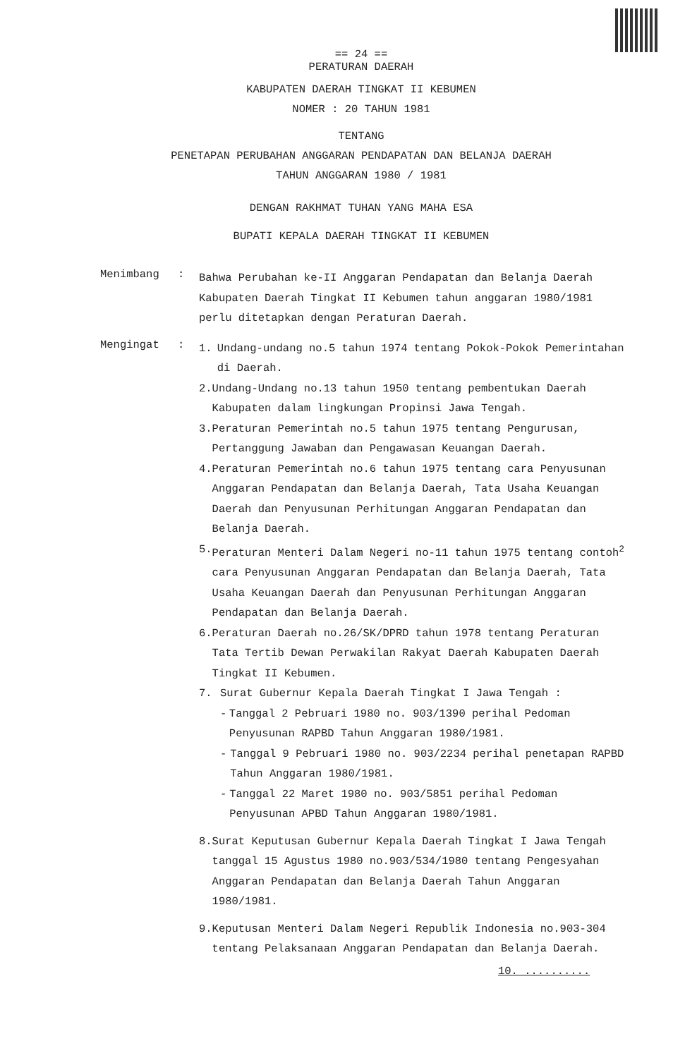== 24 ==
PERATURAN DAERAH
KABUPATEN DAERAH TINGKAT II KEBUMEN
NOMER : 20 TAHUN 1981
TENTANG
PENETAPAN PERUBAHAN ANGGARAN PENDAPATAN DAN BELANJA DAERAH
TAHUN ANGGARAN 1980 / 1981
DENGAN RAKHMAT TUHAN YANG MAHA ESA
BUPATI KEPALA DAERAH TINGKAT II KEBUMEN
Menimbang :
Bahwa Perubahan ke-II Anggaran Pendapatan dan Belanja Daerah Kabupaten Daerah Tingkat II Kebumen tahun anggaran 1980/1981 perlu ditetapkan dengan Peraturan Daerah.
Mengingat :
1. Undang-undang no.5 tahun 1974 tentang Pokok-Pokok Pemerintahan di Daerah.
2. Undang-Undang no.13 tahun 1950 tentang pembentukan Daerah Kabupaten dalam lingkungan Propinsi Jawa Tengah.
3. Peraturan Pemerintah no.5 tahun 1975 tentang Pengurusan, Pertanggung Jawaban dan Pengawasan Keuangan Daerah.
4. Peraturan Pemerintah no.6 tahun 1975 tentang cara Penyusunan Anggaran Pendapatan dan Belanja Daerah, Tata Usaha Keuangan Daerah dan Penyusunan Perhitungan Anggaran Pendapatan dan Belanja Daerah.
5. Peraturan Menteri Dalam Negeri no-11 tahun 1975 tentang contoh<sup>2</sup> cara Penyusunan Anggaran Pendapatan dan Belanja Daerah, Tata Usaha Keuangan Daerah dan Penyusunan Perhitungan Anggaran Pendapatan dan Belanja Daerah.
6. Peraturan Daerah no.26/SK/DPRD tahun 1978 tentang Peraturan Tata Tertib Dewan Perwakilan Rakyat Daerah Kabupaten Daerah Tingkat II Kebumen.
7. Surat Gubernur Kepala Daerah Tingkat I Jawa Tengah :
- Tanggal 2 Pebruari 1980 no. 903/1390 perihal Pedoman Penyusunan RAPBD Tahun Anggaran 1980/1981.
- Tanggal 9 Pebruari 1980 no. 903/2234 perihal penetapan RAPBD Tahun Anggaran 1980/1981.
- Tanggal 22 Maret 1980 no. 903/5851 perihal Pedoman Penyusunan APBD Tahun Anggaran 1980/1981.
8. Surat Keputusan Gubernur Kepala Daerah Tingkat I Jawa Tengah tanggal 15 Agustus 1980 no.903/534/1980 tentang Pengesyahan Anggaran Pendapatan dan Belanja Daerah Tahun Anggaran 1980/1981.
9. Keputusan Menteri Dalam Negeri Republik Indonesia no.903-304 tentang Pelaksanaan Anggaran Pendapatan dan Belanja Daerah.
10. ..........